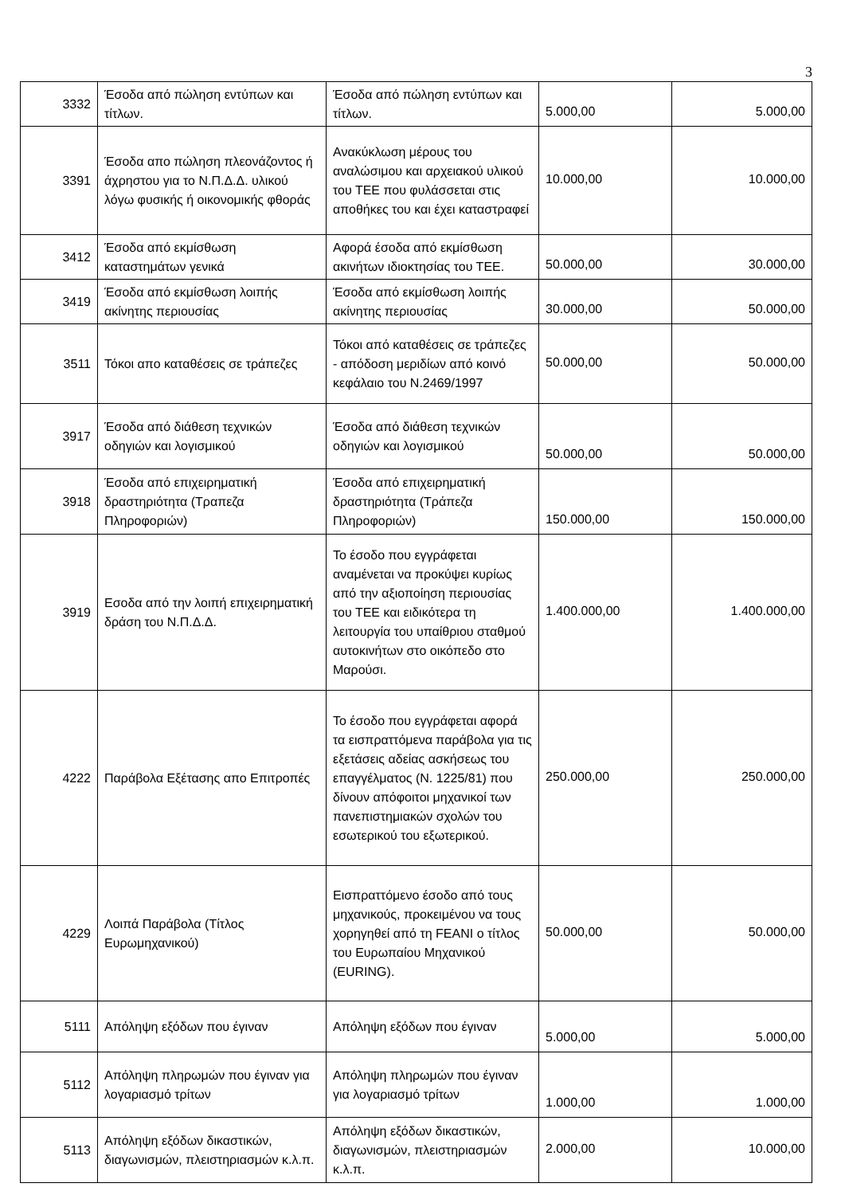3
| 3332 | Έσοδα από πώληση εντύπων και τίτλων. | Έσοδα από πώληση εντύπων και τίτλων. | 5.000,00 | 5.000,00 |
| 3391 | Έσοδα απο πώληση πλεονάζοντος ή άχρηστου για το Ν.Π.Δ.Δ. υλικού λόγω φυσικής ή οικονομικής φθοράς | Ανακύκλωση μέρους του αναλώσιμου και αρχειακού υλικού του ΤΕΕ που φυλάσσεται στις αποθήκες του και έχει καταστραφεί | 10.000,00 | 10.000,00 |
| 3412 | Έσοδα από εκμίσθωση καταστημάτων γενικά | Αφορά έσοδα από εκμίσθωση ακινήτων ιδιοκτησίας του ΤΕΕ. | 50.000,00 | 30.000,00 |
| 3419 | Έσοδα από εκμίσθωση λοιπής ακίνητης περιουσίας | Έσοδα από εκμίσθωση λοιπής ακίνητης περιουσίας | 30.000,00 | 50.000,00 |
| 3511 | Τόκοι απο καταθέσεις σε τράπεζες | Τόκοι από καταθέσεις σε τράπεζες - απόδοση μεριδίων από κοινό κεφάλαιο του Ν.2469/1997 | 50.000,00 | 50.000,00 |
| 3917 | Έσοδα από διάθεση τεχνικών οδηγιών και λογισμικού | Έσοδα από διάθεση τεχνικών οδηγιών και λογισμικού | 50.000,00 | 50.000,00 |
| 3918 | Έσοδα από επιχειρηματική δραστηριότητα (Τραπεζα Πληροφοριών) | Έσοδα από επιχειρηματική δραστηριότητα (Τράπεζα Πληροφοριών) | 150.000,00 | 150.000,00 |
| 3919 | Εσοδα από την λοιπή επιχειρηματική δράση του Ν.Π.Δ.Δ. | Το έσοδο που εγγράφεται αναμένεται να προκύψει κυρίως από την αξιοποίηση περιουσίας του ΤΕΕ και ειδικότερα τη λειτουργία του υπαίθριου σταθμού αυτοκινήτων στο οικόπεδο στο Μαρούσι. | 1.400.000,00 | 1.400.000,00 |
| 4222 | Παράβολα Εξέτασης απο Επιτροπές | Το έσοδο που εγγράφεται αφορά τα εισπραττόμενα παράβολα για τις εξετάσεις αδείας ασκήσεως του επαγγέλματος (Ν. 1225/81) που δίνουν απόφοιτοι μηχανικοί των πανεπιστημιακών σχολών του εσωτερικού του εξωτερικού. | 250.000,00 | 250.000,00 |
| 4229 | Λοιπά Παράβολα (Τίτλος Ευρωμηχανικού) | Εισπραττόμενο έσοδο από τους μηχανικούς, προκειμένου να τους χορηγηθεί από τη FEANI ο τίτλος του Ευρωπαίου Μηχανικού (EURING). | 50.000,00 | 50.000,00 |
| 5111 | Απόληψη εξόδων που έγιναν | Απόληψη εξόδων που έγιναν | 5.000,00 | 5.000,00 |
| 5112 | Απόληψη πληρωμών που έγιναν για λογαριασμό τρίτων | Απόληψη πληρωμών που έγιναν για λογαριασμό τρίτων | 1.000,00 | 1.000,00 |
| 5113 | Απόληψη εξόδων δικαστικών, διαγωνισμών, πλειστηριασμών κ.λ.π. | Απόληψη εξόδων δικαστικών, διαγωνισμών, πλειστηριασμών κ.λ.π. | 2.000,00 | 10.000,00 |